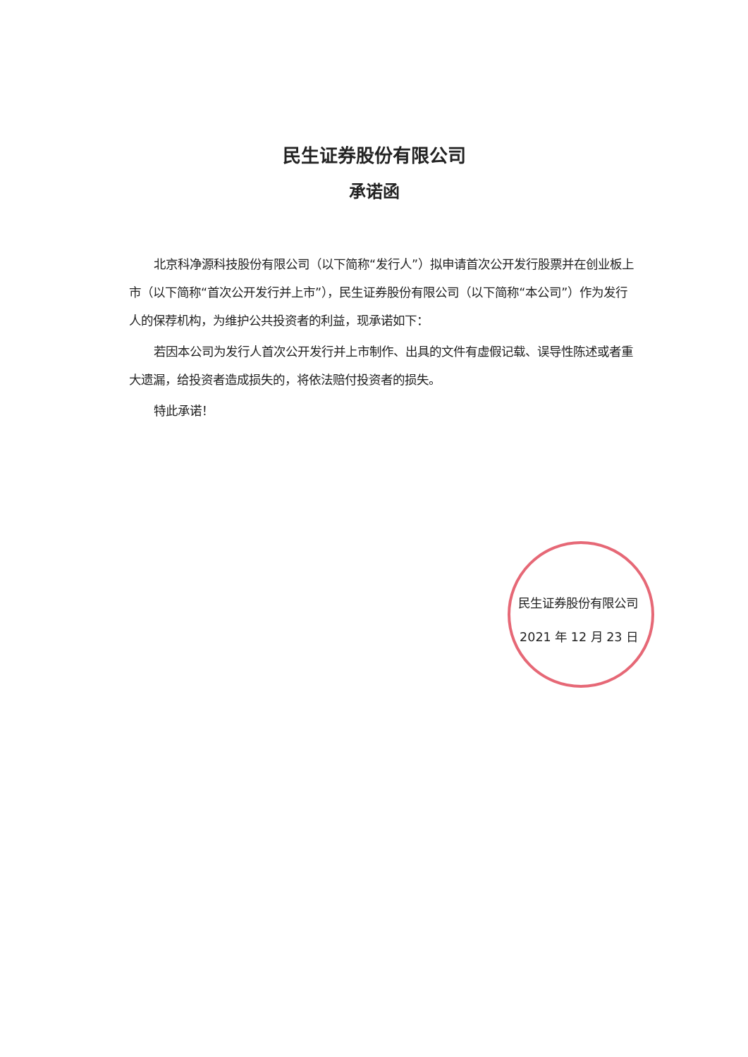民生证券股份有限公司
承诺函
北京科净源科技股份有限公司（以下简称“发行人”）拟申请首次公开发行股票并在创业板上市（以下简称“首次公开发行并上市”），民生证券股份有限公司（以下简称“本公司”）作为发行人的保荐机构，为维护公共投资者的利益，现承诺如下：
若因本公司为发行人首次公开发行并上市制作、出具的文件有虚假记载、误导性陈述或者重大遗漏，给投资者造成损失的，将依法赔付投资者的损失。
特此承诺！
民生证券股份有限公司
2021 年 12 月 23 日